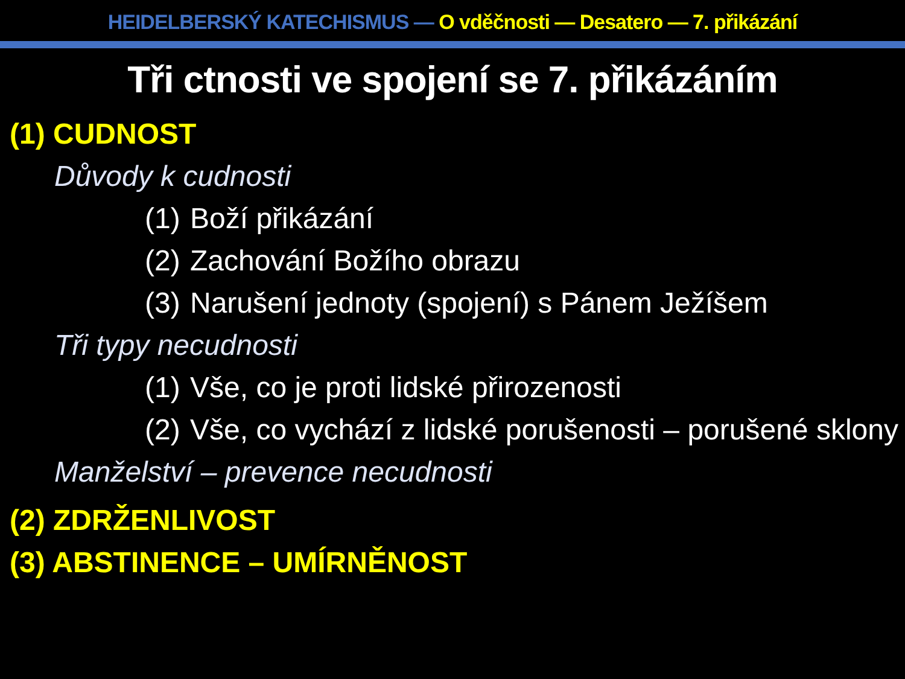HEIDELBERSKÝ KATECHISMUS — O vděčnosti — Desatero — 7. přikázání
Tři ctnosti ve spojení se 7. přikázáním
(1) CUDNOST
Důvody k cudnosti
(1) Boží přikázání
(2) Zachování Božího obrazu
(3) Narušení jednoty (spojení) s Pánem Ježíšem
Tři typy necudnosti
(1) Vše, co je proti lidské přirozenosti
(2) Vše, co vychází z lidské porušenosti – porušené sklony
Manželství – prevence necudnosti
(2) ZDRŽENLIVOST
(3) ABSTINENCE – UMÍRNĚNOST